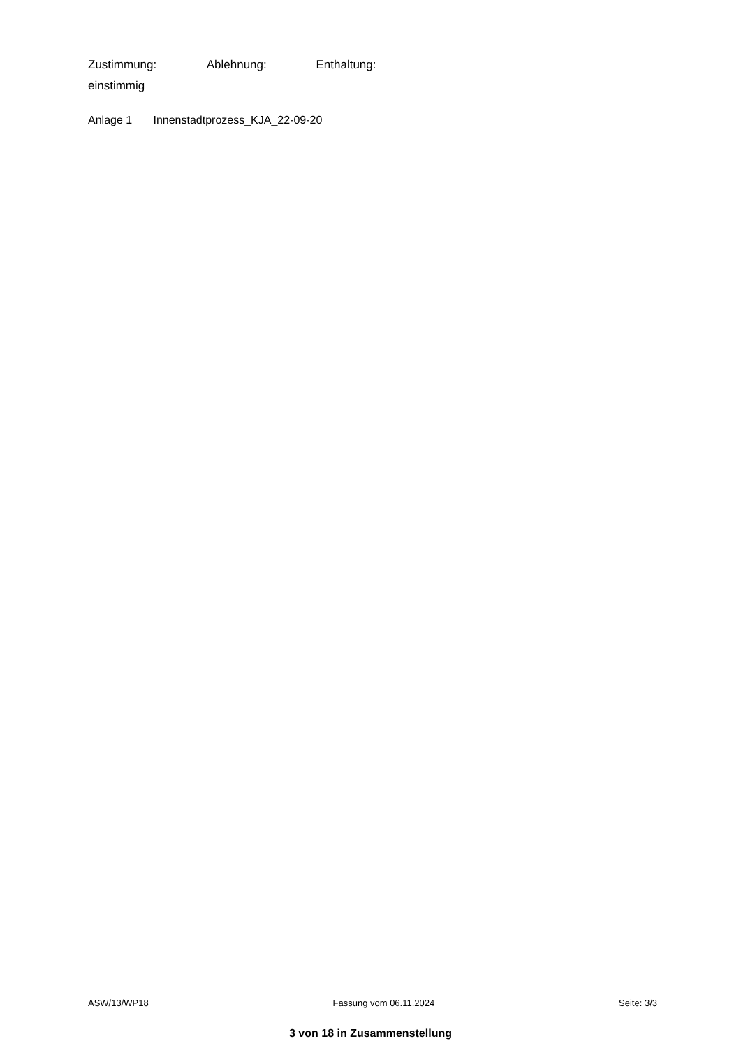Zustimmung: Ablehnung: Enthaltung:
einstimmig
Anlage 1 Innenstadtprozess_KJA_22-09-20
ASW/13/WP18 Fassung vom 06.11.2024 Seite: 3/3
3 von 18 in Zusammenstellung